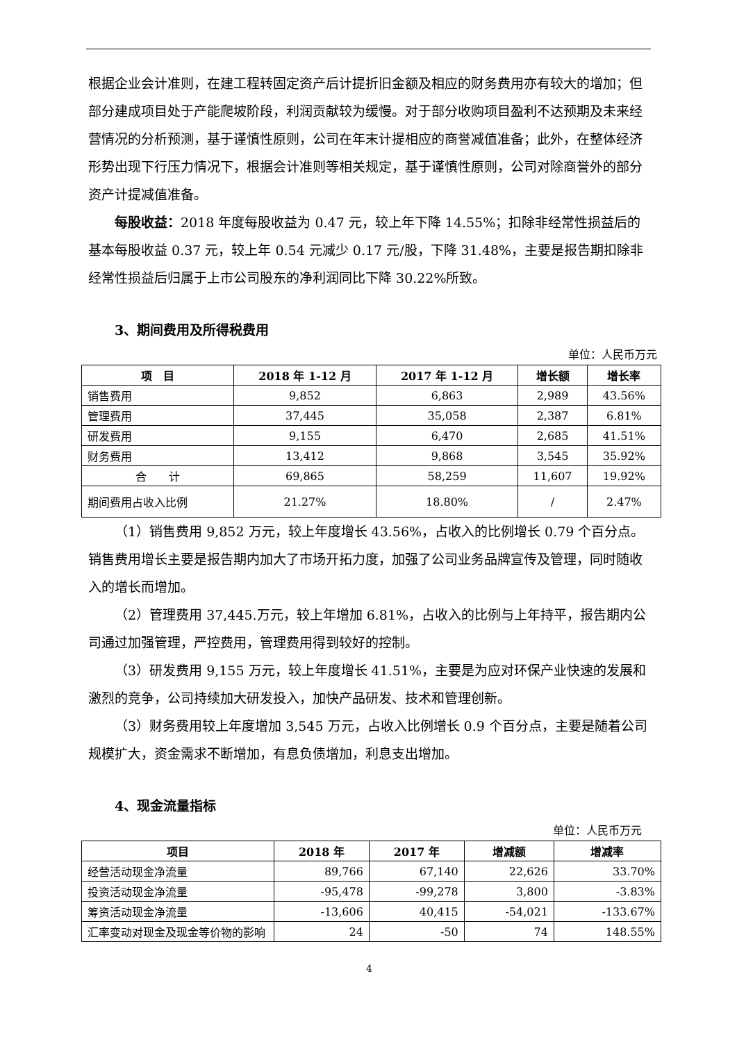根据企业会计准则，在建工程转固定资产后计提折旧金额及相应的财务费用亦有较大的增加；但部分建成项目处于产能爬坡阶段，利润贡献较为缓慢。对于部分收购项目盈利不达预期及未来经营情况的分析预测，基于谨慎性原则，公司在年末计提相应的商誉减值准备；此外，在整体经济形势出现下行压力情况下，根据会计准则等相关规定，基于谨慎性原则，公司对除商誉外的部分资产计提减值准备。
每股收益：2018 年度每股收益为 0.47 元，较上年下降 14.55%；扣除非经常性损益后的基本每股收益 0.37 元，较上年 0.54 元减少 0.17 元/股，下降 31.48%，主要是报告期扣除非经常性损益后归属于上市公司股东的净利润同比下降 30.22%所致。
3、期间费用及所得税费用
单位：人民币万元
| 项 目 | 2018 年 1-12 月 | 2017 年 1-12 月 | 增长额 | 增长率 |
| --- | --- | --- | --- | --- |
| 销售费用 | 9,852 | 6,863 | 2,989 | 43.56% |
| 管理费用 | 37,445 | 35,058 | 2,387 | 6.81% |
| 研发费用 | 9,155 | 6,470 | 2,685 | 41.51% |
| 财务费用 | 13,412 | 9,868 | 3,545 | 35.92% |
| 合 计 | 69,865 | 58,259 | 11,607 | 19.92% |
| 期间费用占收入比例 | 21.27% | 18.80% | / | 2.47% |
（1）销售费用 9,852 万元，较上年度增长 43.56%，占收入的比例增长 0.79 个百分点。销售费用增长主要是报告期内加大了市场开拓力度，加强了公司业务品牌宣传及管理，同时随收入的增长而增加。
（2）管理费用 37,445.万元，较上年增加 6.81%，占收入的比例与上年持平，报告期内公司通过加强管理，严控费用，管理费用得到较好的控制。
（3）研发费用 9,155 万元，较上年度增长 41.51%，主要是为应对环保产业快速的发展和激烈的竞争，公司持续加大研发投入，加快产品研发、技术和管理创新。
（3）财务费用较上年度增加 3,545 万元，占收入比例增长 0.9 个百分点，主要是随着公司规模扩大，资金需求不断增加，有息负债增加，利息支出增加。
4、现金流量指标
单位：人民币万元
| 项目 | 2018 年 | 2017 年 | 增减额 | 增减率 |
| --- | --- | --- | --- | --- |
| 经营活动现金净流量 | 89,766 | 67,140 | 22,626 | 33.70% |
| 投资活动现金净流量 | -95,478 | -99,278 | 3,800 | -3.83% |
| 筹资活动现金净流量 | -13,606 | 40,415 | -54,021 | -133.67% |
| 汇率变动对现金及现金等价物的影响 | 24 | -50 | 74 | 148.55% |
4